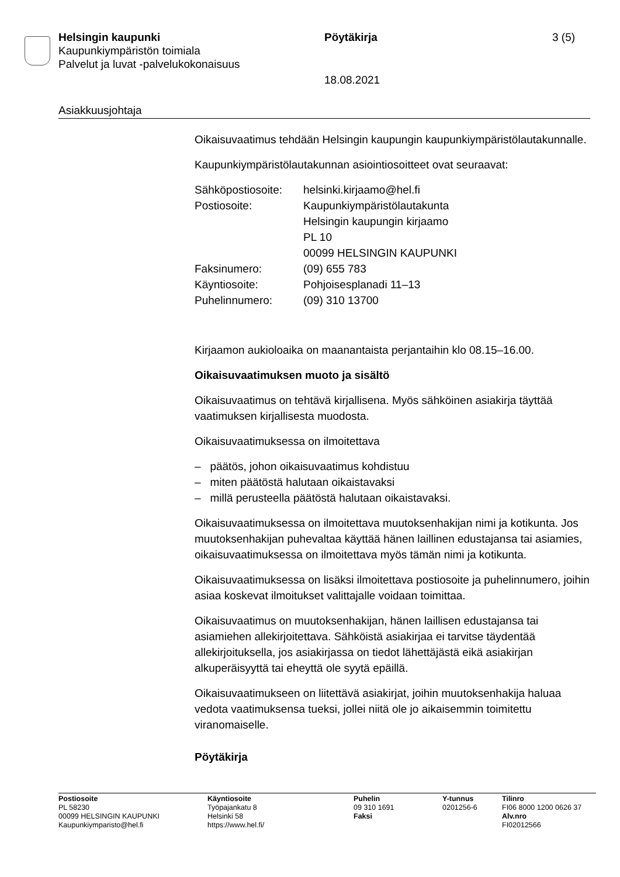Helsingin kaupunki Pöytäkirja 3 (5)
Kaupunkiympäristön toimiala
Palvelut ja luvat -palvelukokonaisuus
18.08.2021
Asiakkuusjohtaja
Oikaisuvaatimus tehdään Helsingin kaupungin kaupunkiympäristölautakunnalle.
Kaupunkiympäristölautakunnan asiointiosoitteet ovat seuraavat:
| Sähköpostiosoite: | helsinki.kirjaamo@hel.fi |
| Postiosoite: | Kaupunkiympäristölautakunta Helsingin kaupungin kirjaamo PL 10 00099 HELSINGIN KAUPUNKI |
| Faksinumero: | (09) 655 783 |
| Käyntiosoite: | Pohjoisesplanadi 11–13 |
| Puhelinnumero: | (09) 310 13700 |
Kirjaamon aukioloaika on maanantaista perjantaihin klo 08.15–16.00.
Oikaisuvaatimuksen muoto ja sisältö
Oikaisuvaatimus on tehtävä kirjallisena. Myös sähköinen asiakirja täyttää vaatimuksen kirjallisesta muodosta.
Oikaisuvaatimuksessa on ilmoitettava
– päätös, johon oikaisuvaatimus kohdistuu
– miten päätöstä halutaan oikaistavaksi
– millä perusteella päätöstä halutaan oikaistavaksi.
Oikaisuvaatimuksessa on ilmoitettava muutoksenhakijan nimi ja kotikunta. Jos muutoksenhakijan puhevaltaa käyttää hänen laillinen edustajansa tai asiamies, oikaisuvaatimuksessa on ilmoitettava myös tämän nimi ja kotikunta.
Oikaisuvaatimuksessa on lisäksi ilmoitettava postiosoite ja puhelinnumero, joihin asiaa koskevat ilmoitukset valittajalle voidaan toimittaa.
Oikaisuvaatimus on muutoksenhakijan, hänen laillisen edustajansa tai asiamiehen allekirjoitettava. Sähköistä asiakirjaa ei tarvitse täydentää allekirjoituksella, jos asiakirjassa on tiedot lähettäjästä eikä asiakirjan alkuperäisyyttä tai eheyttä ole syytä epäillä.
Oikaisuvaatimukseen on liitettävä asiakirjat, joihin muutoksenhakija haluaa vedota vaatimuksensa tueksi, jollei niitä ole jo aikaisemmin toimitettu viranomaiselle.
Pöytäkirja
Postiosoite
PL 58230
00099 HELSINGIN KAUPUNKI
Kaupunkiymparisto@hel.fi
Käyntiosoite
Työpajankatu 8
Helsinki 58
https://www.hel.fi/
Puhelin
09 310 1691
Faksi
Y-tunnus
0201256-6
Tilinro
FI06 8000 1200 0626 37
Alv.nro
FI02012566